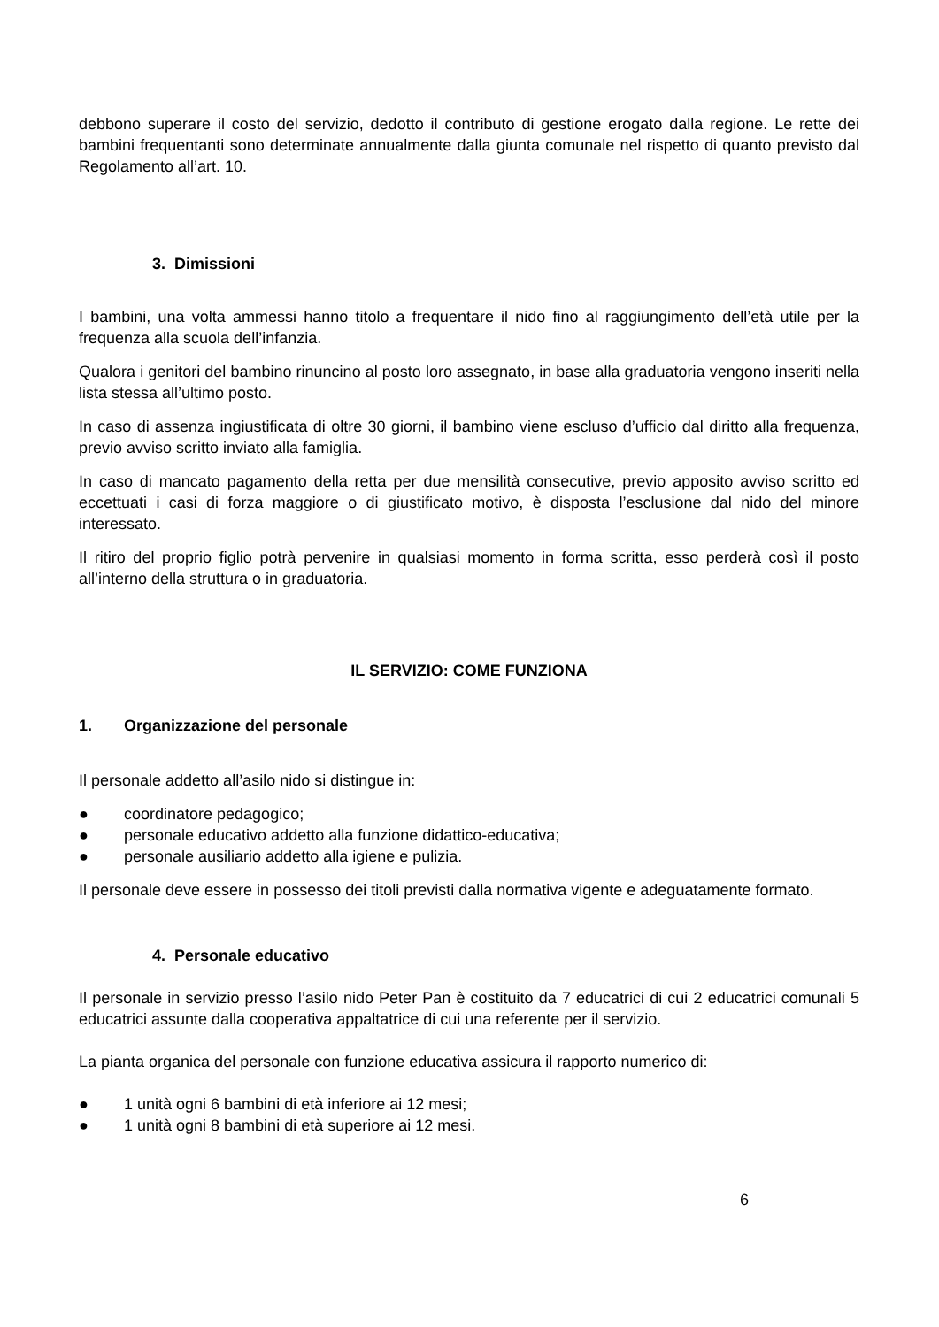debbono superare il costo del servizio, dedotto il contributo di gestione erogato dalla regione. Le rette dei bambini frequentanti sono determinate annualmente dalla giunta comunale nel rispetto di quanto previsto dal Regolamento all’art. 10.
3. Dimissioni
I bambini, una volta ammessi hanno titolo a frequentare il nido fino al raggiungimento dell’età utile per la frequenza alla scuola dell’infanzia.
Qualora i genitori del bambino rinuncino al posto loro assegnato, in base alla graduatoria vengono inseriti nella lista stessa all’ultimo posto.
In caso di assenza ingiustificata di oltre 30 giorni, il bambino viene escluso d’ufficio dal diritto alla frequenza, previo avviso scritto inviato alla famiglia.
In caso di mancato pagamento della retta per due mensilità consecutive, previo apposito avviso scritto ed eccettuati i casi di forza maggiore o di giustificato motivo, è disposta l’esclusione dal nido del minore interessato.
Il ritiro del proprio figlio potrà pervenire in qualsiasi momento in forma scritta, esso perderà così il posto all’interno della struttura o in graduatoria.
IL SERVIZIO: COME FUNZIONA
1. Organizzazione del personale
Il personale addetto all’asilo nido si distingue in:
● coordinatore pedagogico;
● personale educativo addetto alla funzione didattico-educativa;
● personale ausiliario addetto alla igiene e pulizia.
Il personale deve essere in possesso dei titoli previsti dalla normativa vigente e adeguatamente formato.
4. Personale educativo
Il personale in servizio presso l’asilo nido Peter Pan è costituito da 7 educatrici di cui 2 educatrici comunali 5 educatrici assunte dalla cooperativa appaltatrice di cui una referente per il servizio.
La pianta organica del personale con funzione educativa assicura il rapporto numerico di:
● 1 unità ogni 6 bambini di età inferiore ai 12 mesi;
● 1 unità ogni 8 bambini di età superiore ai 12 mesi.
6